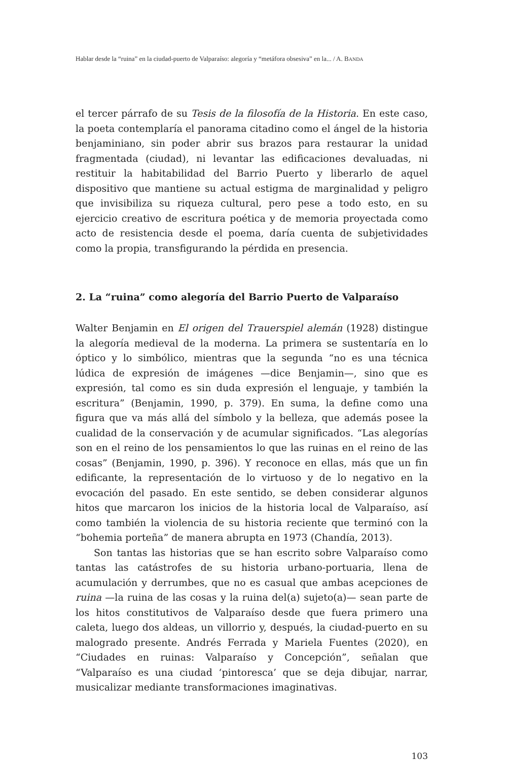Hablar desde la “ruina” en la ciudad-puerto de Valparaíso: alegoría y “metáfora obsesiva” en la... / A. BANDA
el tercer párrafo de su Tesis de la filosofía de la Historia. En este caso, la poeta contemplaría el panorama citadino como el ángel de la historia benjaminiano, sin poder abrir sus brazos para restaurar la unidad fragmentada (ciudad), ni levantar las edificaciones devaluadas, ni restituir la habitabilidad del Barrio Puerto y liberarlo de aquel dispositivo que mantiene su actual estigma de marginalidad y peligro que invisibiliza su riqueza cultural, pero pese a todo esto, en su ejercicio creativo de escritura poética y de memoria proyectada como acto de resistencia desde el poema, daría cuenta de subjetividades como la propia, transfigurando la pérdida en presencia.
2. La “ruina” como alegoría del Barrio Puerto de Valparaíso
Walter Benjamin en El origen del Trauerspiel alemán (1928) distingue la alegoría medieval de la moderna. La primera se sustentaría en lo óptico y lo simbólico, mientras que la segunda “no es una técnica lúdica de expresión de imágenes —dice Benjamin—, sino que es expresión, tal como es sin duda expresión el lenguaje, y también la escritura” (Benjamin, 1990, p. 379). En suma, la define como una figura que va más allá del símbolo y la belleza, que además posee la cualidad de la conservación y de acumular significados. “Las alegorías son en el reino de los pensamientos lo que las ruinas en el reino de las cosas” (Benjamin, 1990, p. 396). Y reconoce en ellas, más que un fin edificante, la representación de lo virtuoso y de lo negativo en la evocación del pasado. En este sentido, se deben considerar algunos hitos que marcaron los inicios de la historia local de Valparaíso, así como también la violencia de su historia reciente que terminó con la “bohemia porteña” de manera abrupta en 1973 (Chandía, 2013).
Son tantas las historias que se han escrito sobre Valparaíso como tantas las catástrofes de su historia urbano-portuaria, llena de acumulación y derrumbes, que no es casual que ambas acepciones de ruina —la ruina de las cosas y la ruina del(a) sujeto(a)— sean parte de los hitos constitutivos de Valparaíso desde que fuera primero una caleta, luego dos aldeas, un villorrio y, después, la ciudad-puerto en su malogrado presente. Andrés Ferrada y Mariela Fuentes (2020), en “Ciudades en ruinas: Valparaíso y Concepción”, señalan que “Valparaíso es una ciudad ‘pintoresca’ que se deja dibujar, narrar, musicalizar mediante transformaciones imaginativas.
103